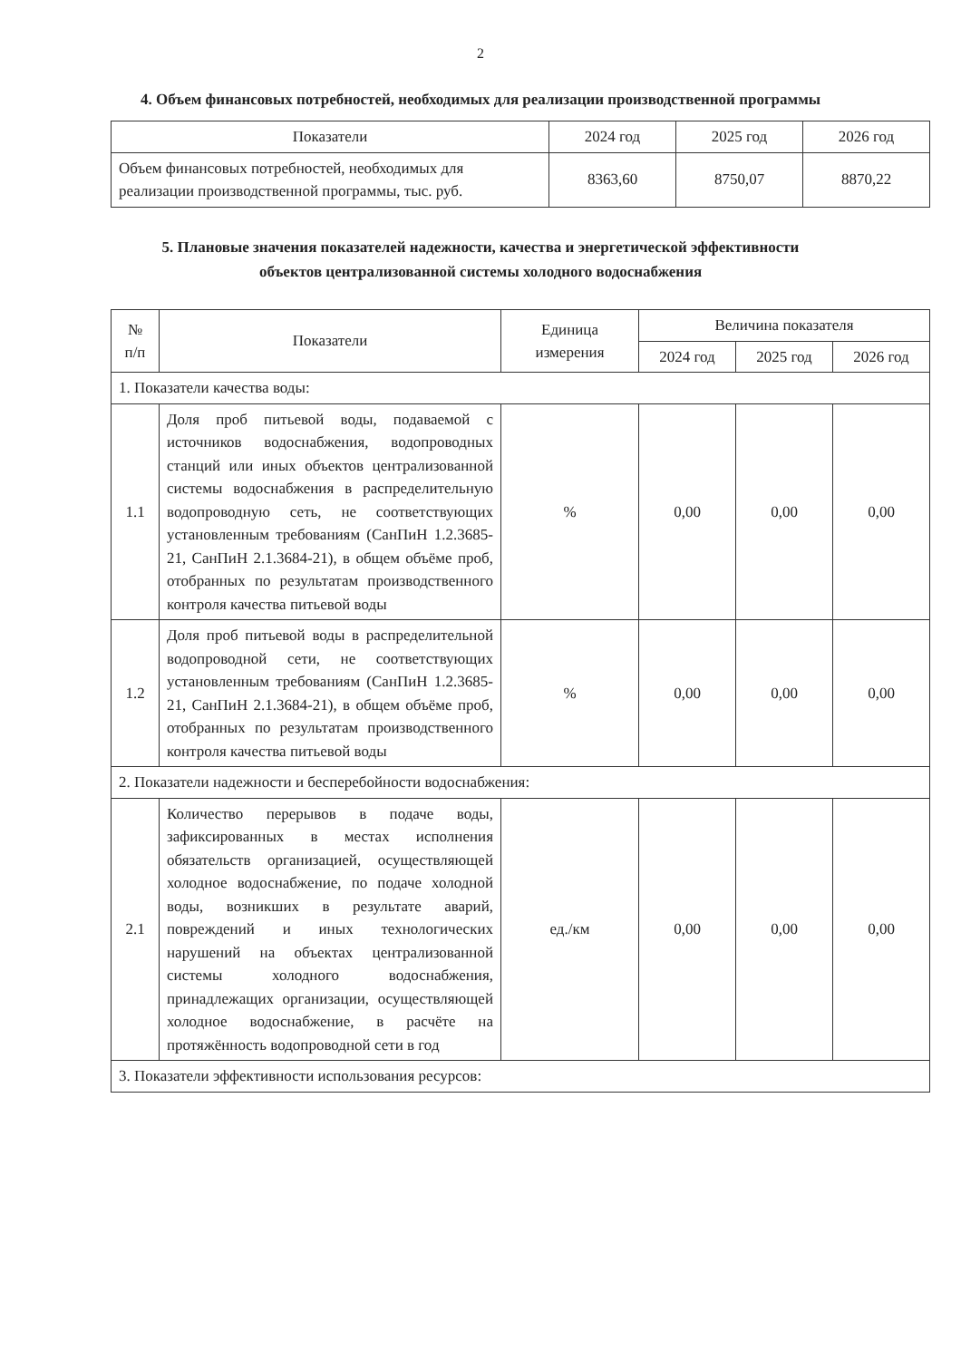2
4. Объем финансовых потребностей, необходимых для реализации производственной программы
| Показатели | 2024 год | 2025 год | 2026 год |
| --- | --- | --- | --- |
| Объем финансовых потребностей, необходимых для реализации производственной программы, тыс. руб. | 8363,60 | 8750,07 | 8870,22 |
5. Плановые значения показателей надежности, качества и энергетической эффективности
объектов централизованной системы холодного водоснабжения
| № п/п | Показатели | Единица измерения | Величина показателя | | |
| --- | --- | --- | --- | --- | --- |
| | | | 2024 год | 2025 год | 2026 год |
| 1. Показатели качества воды: | | | | | |
| 1.1 | Доля проб питьевой воды, подаваемой с источников водоснабжения, водопроводных станций или иных объектов централизованной системы водоснабжения в распределительную водопроводную сеть, не соответствующих установленным требованиям (СанПиН 1.2.3685-21, СанПиН 2.1.3684-21), в общем объёме проб, отобранных по результатам производственного контроля качества питьевой воды | % | 0,00 | 0,00 | 0,00 |
| 1.2 | Доля проб питьевой воды в распределительной водопроводной сети, не соответствующих установленным требованиям (СанПиН 1.2.3685-21, СанПиН 2.1.3684-21), в общем объёме проб, отобранных по результатам производственного контроля качества питьевой воды | % | 0,00 | 0,00 | 0,00 |
| 2. Показатели надежности и бесперебойности водоснабжения: | | | | | |
| 2.1 | Количество перерывов в подаче воды, зафиксированных в местах исполнения обязательств организацией, осуществляющей холодное водоснабжение, по подаче холодной воды, возникших в результате аварий, повреждений и иных технологических нарушений на объектах централизованной системы холодного водоснабжения, принадлежащих организации, осуществляющей холодное водоснабжение, в расчёте на протяжённость водопроводной сети в год | ед./км | 0,00 | 0,00 | 0,00 |
| 3. Показатели эффективности использования ресурсов: | | | | | |